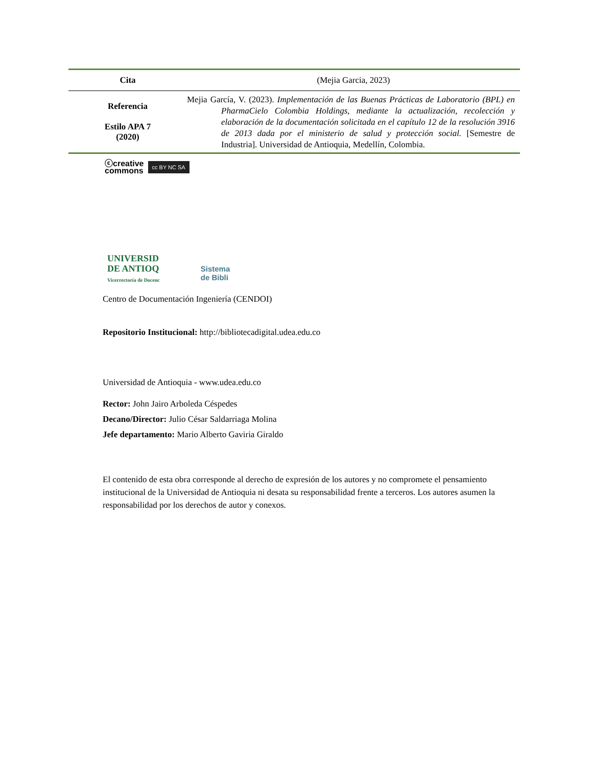| Cita | (Mejia Garcia, 2023) |
| Referencia Estilo APA 7 (2020) | Mejia García, V. (2023). Implementación de las Buenas Prácticas de Laboratorio (BPL) en PharmaCielo Colombia Holdings, mediante la actualización, recolección y elaboración de la documentación solicitada en el capítulo 12 de la resolución 3916 de 2013 dada por el ministerio de salud y protección social. [Semestre de Industria]. Universidad de Antioquia, Medellín, Colombia. |
ⓒcreative
commons cc BY NC SA
UNIVERSID
DE ANTIOQ
Vicerrectoría de Docenc
Sistema
de Bibli
Centro de Documentación Ingeniería (CENDOI)
Repositorio Institucional: http://bibliotecadigital.udea.edu.co
Universidad de Antioquia - www.udea.edu.co
Rector: John Jairo Arboleda Céspedes
Decano/Director: Julio César Saldarriaga Molina
Jefe departamento: Mario Alberto Gaviria Giraldo
El contenido de esta obra corresponde al derecho de expresión de los autores y no compromete el pensamiento institucional de la Universidad de Antioquia ni desata su responsabilidad frente a terceros. Los autores asumen la responsabilidad por los derechos de autor y conexos.